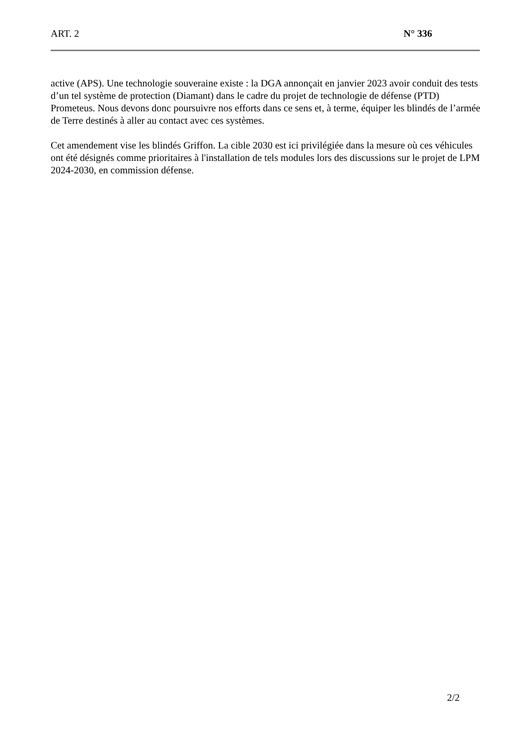ART. 2 N° 336
active (APS). Une technologie souveraine existe : la DGA annonçait en janvier 2023 avoir conduit des tests d’un tel système de protection (Diamant) dans le cadre du projet de technologie de défense (PTD) Prometeus. Nous devons donc poursuivre nos efforts dans ce sens et, à terme, équiper les blindés de l’armée de Terre destinés à aller au contact avec ces systèmes.
Cet amendement vise les blindés Griffon. La cible 2030 est ici privilégiée dans la mesure où ces véhicules ont été désignés comme prioritaires à l'installation de tels modules lors des discussions sur le projet de LPM 2024-2030, en commission défense.
2/2